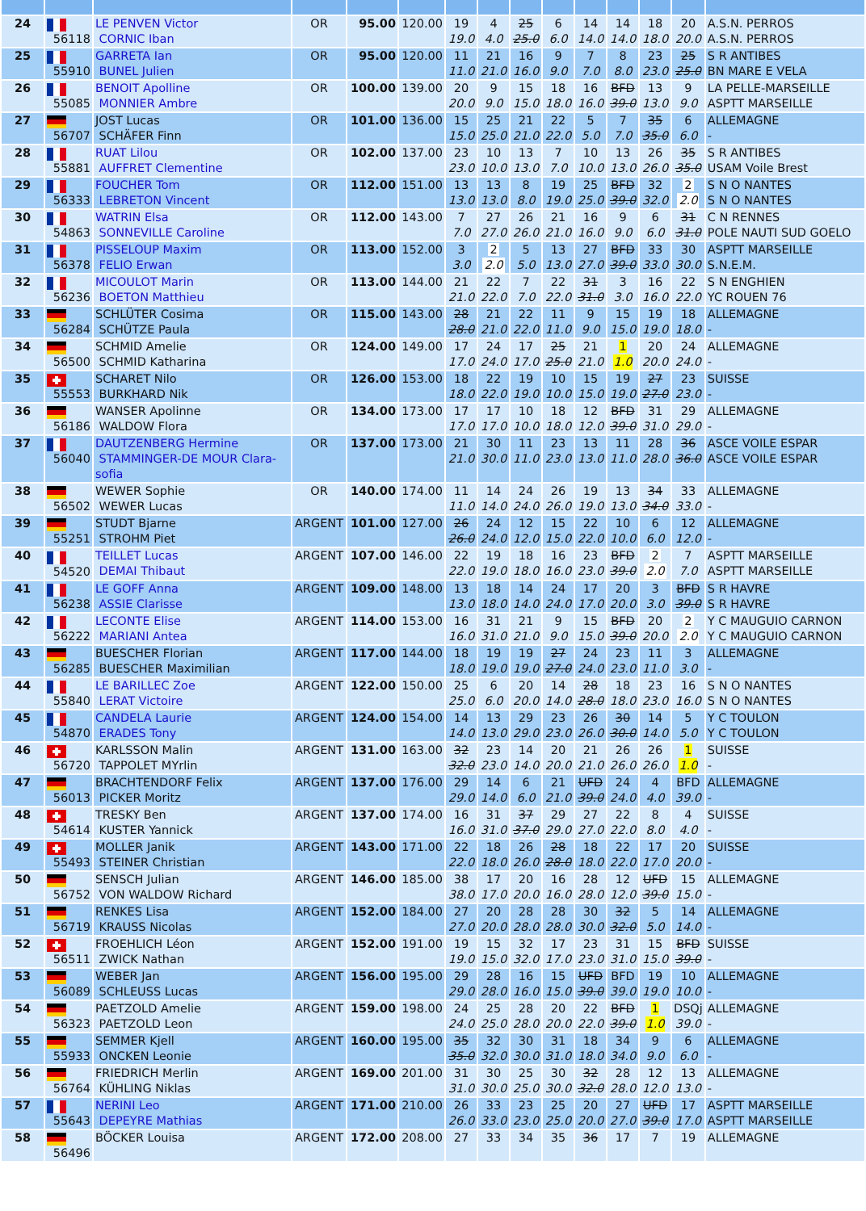| 24 | 56118 | LE PENVEN Victor CORNIC Iban | OR | 95.00 | 120.00 | 19 19.0 | 4 4.0 | 25 25.0 | 6 6.0 | 14 14.0 | 14 14.0 | 18 18.0 | 20 20.0 | A.S.N. PERROS A.S.N. PERROS |
| 25 | 55910 | GARRETA Ian BUNEL Julien | OR | 95.00 | 120.00 | 11 11.0 | 21 21.0 | 16 16.0 | 9 9.0 | 7 7.0 | 8 8.0 | 23 23.0 | 25 25.0 | S R ANTIBES BN MARE E VELA |
| 26 | 55085 | BENOIT Apolline MONNIER Ambre | OR | 100.00 | 139.00 | 20 20.0 | 9 9.0 | 15 15.0 | 18 18.0 | 16 16.0 | BFD 39.0 | 13 13.0 | 9 9.0 | LA PELLE-MARSEILLE ASPTT MARSEILLE |
| 27 | 56707 | JOST Lucas SCHÄFER Finn | OR | 101.00 | 136.00 | 15 15.0 | 25 25.0 | 21 21.0 | 22 22.0 | 5 5.0 | 7 7.0 | 35 35.0 | 6 6.0 | ALLEMAGNE - |
| 28 | 55881 | RUAT Lilou AUFFRET Clementine | OR | 102.00 | 137.00 | 23 23.0 | 10 10.0 | 13 13.0 | 7 7.0 | 10 10.0 | 13 13.0 | 26 26.0 | 35 35.0 | S R ANTIBES USAM Voile Brest |
| 29 | 56333 | FOUCHER Tom LEBRETON Vincent | OR | 112.00 | 151.00 | 13 13.0 | 13 13.0 | 8 8.0 | 19 19.0 | 25 25.0 | BFD 39.0 | 32 32.0 | 2 2.0 | S N O NANTES S N O NANTES |
| 30 | 54863 | WATRIN Elsa SONNEVILLE Caroline | OR | 112.00 | 143.00 | 7 7.0 | 27 27.0 | 26 26.0 | 21 21.0 | 16 16.0 | 9 9.0 | 6 6.0 | 31 31.0 | C N RENNES POLE NAUTI SUD GOELO |
| 31 | 56378 | PISSELOUP Maxim FELIO Erwan | OR | 113.00 | 152.00 | 3 3.0 | 2 2.0 | 5 5.0 | 13 13.0 | 27 27.0 | BFD 39.0 | 33 33.0 | 30 30.0 | ASPTT MARSEILLE S.N.E.M. |
| 32 | 56236 | MICOULOT Marin BOETON Matthieu | OR | 113.00 | 144.00 | 21 21.0 | 22 22.0 | 7 7.0 | 22 22.0 | 31 31.0 | 3 3.0 | 16 16.0 | 22 22.0 | S N ENGHIEN YC ROUEN 76 |
| 33 | 56284 | SCHLÜTER Cosima SCHÜTZE Paula | OR | 115.00 | 143.00 | 28 28.0 | 21 21.0 | 22 22.0 | 11 11.0 | 9 9.0 | 15 15.0 | 19 19.0 | 18 18.0 | ALLEMAGNE - |
| 34 | 56500 | SCHMID Amelie SCHMID Katharina | OR | 124.00 | 149.00 | 17 17.0 | 24 24.0 | 17 17.0 | 25 25.0 | 21 21.0 | 1 1.0 | 20 20.0 | 24 24.0 | ALLEMAGNE - |
| 35 | 55553 | SCHARET Nilo BURKHARD Nik | OR | 126.00 | 153.00 | 18 18.0 | 22 22.0 | 19 19.0 | 10 10.0 | 15 15.0 | 19 19.0 | 27 27.0 | 23 23.0 | SUISSE - |
| 36 | 56186 | WANSER Apolinne WALDOW Flora | OR | 134.00 | 173.00 | 17 17.0 | 17 17.0 | 10 10.0 | 18 18.0 | 12 12.0 | BFD 39.0 | 31 31.0 | 29 29.0 | ALLEMAGNE - |
| 37 | 56040 | DAUTZENBERG Hermine STAMMINGER-DE MOUR Clara-sofia | OR | 137.00 | 173.00 | 21 21.0 | 30 30.0 | 11 11.0 | 23 23.0 | 13 13.0 | 11 11.0 | 28 28.0 | 36 36.0 | ASCE VOILE ESPAR ASCE VOILE ESPAR |
| 38 | 56502 | WEWER Sophie WEWER Lucas | OR | 140.00 | 174.00 | 11 11.0 | 14 14.0 | 24 24.0 | 26 26.0 | 19 19.0 | 13 13.0 | 34 34.0 | 33 33.0 | ALLEMAGNE - |
| 39 | 55251 | STUDT Bjarne STROHM Piet | ARGENT | 101.00 | 127.00 | 26 26.0 | 24 24.0 | 12 12.0 | 15 15.0 | 22 22.0 | 10 10.0 | 6 6.0 | 12 12.0 | ALLEMAGNE - |
| 40 | 54520 | TEILLET Lucas DEMAI Thibaut | ARGENT | 107.00 | 146.00 | 22 22.0 | 19 19.0 | 18 18.0 | 16 16.0 | 23 23.0 | BFD 39.0 | 2 2.0 | 7 7.0 | ASPTT MARSEILLE ASPTT MARSEILLE |
| 41 | 56238 | LE GOFF Anna ASSIE Clarisse | ARGENT | 109.00 | 148.00 | 13 13.0 | 18 18.0 | 14 14.0 | 24 24.0 | 17 17.0 | 20 20.0 | 3 3.0 | BFD 39.0 | S R HAVRE S R HAVRE |
| 42 | 56222 | LECONTE Elise MARIANI Antea | ARGENT | 114.00 | 153.00 | 16 16.0 | 31 31.0 | 21 21.0 | 9 9.0 | 15 15.0 | BFD 39.0 | 20 20.0 | 2 2.0 | Y C MAUGUIO CARNON Y C MAUGUIO CARNON |
| 43 | 56285 | BUESCHER Florian BUESCHER Maximilian | ARGENT | 117.00 | 144.00 | 18 18.0 | 19 19.0 | 19 19.0 | 27 27.0 | 24 24.0 | 23 23.0 | 11 11.0 | 3 3.0 | ALLEMAGNE - |
| 44 | 55840 | LE BARILLEC Zoe LERAT Victoire | ARGENT | 122.00 | 150.00 | 25 25.0 | 6 6.0 | 20 20.0 | 14 14.0 | 28 28.0 | 18 18.0 | 23 23.0 | 16 16.0 | S N O NANTES S N O NANTES |
| 45 | 54870 | CANDELA Laurie ERADES Tony | ARGENT | 124.00 | 154.00 | 14 14.0 | 13 13.0 | 29 29.0 | 23 23.0 | 26 26.0 | 30 30.0 | 14 14.0 | 5 5.0 | Y C TOULON Y C TOULON |
| 46 | 56720 | KARLSSON Malin TAPPOLET MYrlin | ARGENT | 131.00 | 163.00 | 32 32.0 | 23 23.0 | 14 14.0 | 20 20.0 | 21 21.0 | 26 26.0 | 26 26.0 | 1 1.0 | SUISSE - |
| 47 | 56013 | BRACHTENDORF Felix PICKER Moritz | ARGENT | 137.00 | 176.00 | 29 29.0 | 14 14.0 | 6 6.0 | 21 21.0 | UFD 39.0 | 24 24.0 | 4 4.0 | BFD 39.0 | ALLEMAGNE - |
| 48 | 54614 | TRESKY Ben KUSTER Yannick | ARGENT | 137.00 | 174.00 | 16 16.0 | 31 31.0 | 37 37.0 | 29 29.0 | 27 27.0 | 22 22.0 | 8 8.0 | 4 4.0 | SUISSE - |
| 49 | 55493 | MOLLER Janik STEINER Christian | ARGENT | 143.00 | 171.00 | 22 22.0 | 18 18.0 | 26 26.0 | 28 28.0 | 18 18.0 | 22 22.0 | 17 17.0 | 20 20.0 | SUISSE - |
| 50 | 56752 | SENSCH Julian VON WALDOW Richard | ARGENT | 146.00 | 185.00 | 38 38.0 | 17 17.0 | 20 20.0 | 16 16.0 | 28 28.0 | 12 12.0 | UFD 39.0 | 15 15.0 | ALLEMAGNE - |
| 51 | 56719 | RENKES Lisa KRAUSS Nicolas | ARGENT | 152.00 | 184.00 | 27 27.0 | 20 20.0 | 28 28.0 | 28 28.0 | 30 30.0 | 32 32.0 | 5 5.0 | 14 14.0 | ALLEMAGNE - |
| 52 | 56511 | FROEHLICH Léon ZWICK Nathan | ARGENT | 152.00 | 191.00 | 19 19.0 | 15 15.0 | 32 32.0 | 17 17.0 | 23 23.0 | 31 31.0 | 15 15.0 | BFD 39.0 | SUISSE - |
| 53 | 56089 | WEBER Jan SCHLEUSS Lucas | ARGENT | 156.00 | 195.00 | 29 29.0 | 28 28.0 | 16 16.0 | 15 15.0 | UFD 39.0 | BFD 39.0 | 19 19.0 | 10 10.0 | ALLEMAGNE - |
| 54 | 56323 | PAETZOLD Amelie PAETZOLD Leon | ARGENT | 159.00 | 198.00 | 24 24.0 | 25 25.0 | 28 28.0 | 20 20.0 | 22 22.0 | BFD 39.0 | 1 1.0 | DSQj 39.0 | ALLEMAGNE - |
| 55 | 55933 | SEMMER Kjell ONCKEN Leonie | ARGENT | 160.00 | 195.00 | 35 35.0 | 32 32.0 | 30 30.0 | 31 31.0 | 18 18.0 | 34 34.0 | 9 9.0 | 6 6.0 | ALLEMAGNE - |
| 56 | 56764 | FRIEDRICH Merlin KÜHLING Niklas | ARGENT | 169.00 | 201.00 | 31 31.0 | 30 30.0 | 25 25.0 | 30 30.0 | 32 32.0 | 28 28.0 | 12 12.0 | 13 13.0 | ALLEMAGNE - |
| 57 | 55643 | NERINI Leo DEPEYRE Mathias | ARGENT | 171.00 | 210.00 | 26 26.0 | 33 33.0 | 23 23.0 | 25 25.0 | 20 20.0 | 27 27.0 | UFD 39.0 | 17 17.0 | ASPTT MARSEILLE ASPTT MARSEILLE |
| 58 | 56496 | BÖCKER Louisa | ARGENT | 172.00 | 208.00 | 27 | 33 | 34 | 35 | 36 | 17 | 7 | 19 | ALLEMAGNE |